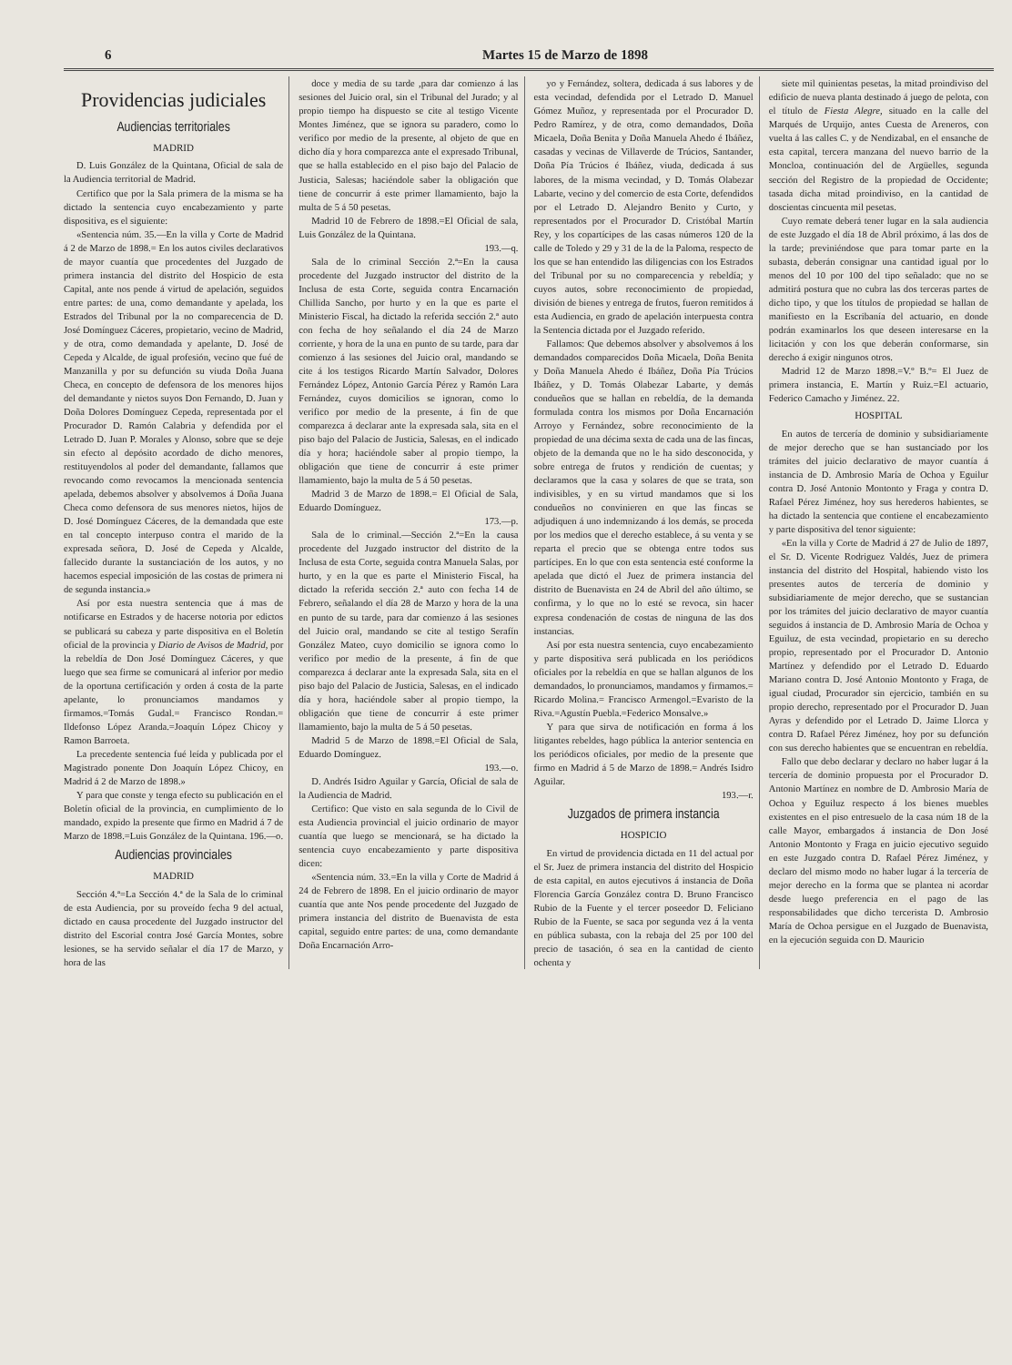6 Martes 15 de Marzo de 1898
Providencias judiciales
Audiencias territoriales
MADRID
D. Luis González de la Quintana, Oficial de sala de la Audiencia territorial de Madrid.
Certifico que por la Sala primera de la misma se ha dictado la sentencia cuyo encabezamiento y parte dispositiva, es el siguiente:
«Sentencia núm. 35.—En la villa y Corte de Madrid á 2 de Marzo de 1898.= En los autos civiles declarativos de mayor cuantía que procedentes del Juzgado de primera instancia del distrito del Hospicio de esta Capital, ante nos pende á virtud de apelación, seguidos entre partes: de una, como demandante y apelada, los Estrados del Tribunal por la no comparecencia de D. José Domínguez Cáceres, propietario, vecino de Madrid, y de otra, como demandada y apelante, D. José de Cepeda y Alcalde, de igual profesión, vecino que fué de Manzanilla y por su defunción su viuda Doña Juana Checa, en concepto de defensora de los menores hijos del demandante y nietos suyos Don Fernando, D. Juan y Doña Dolores Domínguez Cepeda, representada por el Procurador D. Ramón Calabria y defendida por el Letrado D. Juan P. Morales y Alonso, sobre que se deje sin efecto al depósito acordado de dicho menores, restituyendolos al poder del demandante, fallamos que revocando como revocamos la mencionada sentencia apelada, debemos absolver y absolvemos á Doña Juana Checa como defensora de sus menores nietos, hijos de D. José Domínguez Cáceres, de la demandada que este en tal concepto interpuso contra el marido de la expresada señora, D. José de Cepeda y Alcalde, fallecido durante la sustanciación de los autos, y no hacemos especial imposición de las costas de primera ni de segunda instancia.»
Así por esta nuestra sentencia que á mas de notificarse en Estrados y de hacerse notoria por edictos se publicará su cabeza y parte dispositiva en el Boletín oficial de la provincia y Diario de Avisos de Madrid, por la rebeldía de Don José Domínguez Cáceres, y que luego que sea firme se comunicará al inferior por medio de la oportuna certificación y orden á costa de la parte apelante, lo pronunciamos mandamos y firmamos.=Tomás Gudal.= Francisco Rondan.= Ildefonso López Aranda.=Joaquín López Chicoy y Ramon Barroeta.
La precedente sentencia fué leída y publicada por el Magistrado ponente Don Joaquín López Chicoy, en Madrid á 2 de Marzo de 1898.»
Y para que conste y tenga efecto su publicación en el Boletín oficial de la provincia, en cumplimiento de lo mandado, expido la presente que firmo en Madrid á 7 de Marzo de 1898.=Luis González de la Quintana. 196.—o.
Audiencias provinciales
MADRID
Sección 4.ª=La Sección 4.ª de la Sala de lo criminal de esta Audiencia, por su proveído fecha 9 del actual, dictado en causa procedente del Juzgado instructor del distrito del Escorial contra José García Montes, sobre lesiones, se ha servido señalar el día 17 de Marzo, y hora de las
doce y media de su tarde ,para dar comienzo á las sesiones del Juicio oral, sin el Tribunal del Jurado; y al propio tiempo ha dispuesto se cite al testigo Vicente Montes Jiménez, que se ignora su paradero, como lo verifico por medio de la presente, al objeto de que en dicho día y hora comparezca ante el expresado Tribunal, que se halla establecido en el piso bajo del Palacio de Justicia, Salesas; haciéndole saber la obligación que tiene de concurrir á este primer llamamiento, bajo la multa de 5 á 50 pesetas.
Madrid 10 de Febrero de 1898.=El Oficial de sala, Luis González de la Quintana.
193.—q.
Sala de lo criminal Sección 2.ª=En la causa procedente del Juzgado instructor del distrito de la Inclusa de esta Corte, seguida contra Encarnación Chillida Sancho, por hurto y en la que es parte el Ministerio Fiscal, ha dictado la referida sección 2.ª auto con fecha de hoy señalando el día 24 de Marzo corriente, y hora de la una en punto de su tarde, para dar comienzo á las sesiones del Juicio oral, mandando se cite á los testigos Ricardo Martín Salvador, Dolores Fernández López, Antonio García Pérez y Ramón Lara Fernández, cuyos domicilios se ignoran, como lo verifico por medio de la presente, á fin de que comparezca á declarar ante la expresada sala, sita en el piso bajo del Palacio de Justicia, Salesas, en el indicado día y hora; haciéndole saber al propio tiempo, la obligación que tiene de concurrir á este primer llamamiento, bajo la multa de 5 á 50 pesetas.
Madrid 3 de Marzo de 1898.= El Oficial de Sala, Eduardo Domínguez.
173.—p.
Sala de lo criminal.—Sección 2.ª=En la causa procedente del Juzgado instructor del distrito de la Inclusa de esta Corte, seguida contra Manuela Salas, por hurto, y en la que es parte el Ministerio Fiscal, ha dictado la referida sección 2.ª auto con fecha 14 de Febrero, señalando el día 28 de Marzo y hora de la una en punto de su tarde, para dar comienzo á las sesiones del Juicio oral, mandando se cite al testigo Serafín González Mateo, cuyo domicilio se ignora como lo verifico por medio de la presente, á fin de que comparezca á declarar ante la expresada Sala, sita en el piso bajo del Palacio de Justicia, Salesas, en el indicado día y hora, haciéndole saber al propio tiempo, la obligación que tiene de concurrir á este primer llamamiento, bajo la multa de 5 á 50 pesetas.
Madrid 5 de Marzo de 1898.=El Oficial de Sala, Eduardo Domínguez.
193.—o.
D. Andrés Isidro Aguilar y García, Oficial de sala de la Audiencia de Madrid.
Certifico: Que visto en sala segunda de lo Civil de esta Audiencia provincial el juicio ordinario de mayor cuantía que luego se mencionará, se ha dictado la sentencia cuyo encabezamiento y parte dispositiva dicen:
«Sentencia núm. 33.=En la villa y Corte de Madrid á 24 de Febrero de 1898. En el juicio ordinario de mayor cuantía que ante Nos pende procedente del Juzgado de primera instancia del distrito de Buenavista de esta capital, seguido entre partes: de una, como demandante Doña Encarnación Arro-
yo y Fernández, soltera, dedicada á sus labores y de esta vecindad, defendida por el Letrado D. Manuel Gómez Muñoz, y representada por el Procurador D. Pedro Ramírez, y de otra, como demandados, Doña Micaela, Doña Benita y Doña Manuela Ahedo é Ibáñez, casadas y vecinas de Villaverde de Trúcios, Santander, Doña Pía Trúcios é Ibáñez, viuda, dedicada á sus labores, de la misma vecindad, y D. Tomás Olabezar Labarte, vecino y del comercio de esta Corte, defendidos por el Letrado D. Alejandro Benito y Curto, y representados por el Procurador D. Cristóbal Martín Rey, y los copartícipes de las casas números 120 de la calle de Toledo y 29 y 31 de la de la Paloma, respecto de los que se han entendido las diligencias con los Estrados del Tribunal por su no comparecencia y rebeldía; y cuyos autos, sobre reconocimiento de propiedad, división de bienes y entrega de frutos, fueron remitidos á esta Audiencia, en grado de apelación interpuesta contra la Sentencia dictada por el Juzgado referido.
Fallamos: Que debemos absolver y absolvemos á los demandados comparecidos Doña Micaela, Doña Benita y Doña Manuela Ahedo é Ibáñez, Doña Pía Trúcios Ibáñez, y D. Tomás Olabezar Labarte, y demás condueños que se hallan en rebeldía, de la demanda formulada contra los mismos por Doña Encarnación Arroyo y Fernández, sobre reconocimiento de la propiedad de una décima sexta de cada una de las fincas, objeto de la demanda que no le ha sido desconocida, y sobre entrega de frutos y rendición de cuentas; y declaramos que la casa y solares de que se trata, son indivisibles, y en su virtud mandamos que si los condueños no convinieren en que las fincas se adjudiquen á uno indemnizando á los demás, se proceda por los medios que el derecho establece, á su venta y se reparta el precio que se obtenga entre todos sus partícipes. En lo que con esta sentencia esté conforme la apelada que dictó el Juez de primera instancia del distrito de Buenavista en 24 de Abril del año último, se confirma, y lo que no lo esté se revoca, sin hacer expresa condenación de costas de ninguna de las dos instancias.
Así por esta nuestra sentencia, cuyo encabezamiento y parte dispositiva será publicada en los periódicos oficiales por la rebeldía en que se hallan algunos de los demandados, lo pronunciamos, mandamos y firmamos.= Ricardo Molina.= Francisco Armengol.=Evaristo de la Riva.=Agustín Puebla.=Federico Monsalve.»
Y para que sirva de notificación en forma á los litigantes rebeldes, hago pública la anterior sentencia en los periódicos oficiales, por medio de la presente que firmo en Madrid á 5 de Marzo de 1898.= Andrés Isidro Aguilar.
193.—r.
Juzgados de primera instancia
HOSPICIO
En virtud de providencia dictada en 11 del actual por el Sr. Juez de primera instancia del distrito del Hospicio de esta capital, en autos ejecutivos á instancia de Doña Florencia García González contra D. Bruno Francisco Rubio de la Fuente y el tercer poseedor D. Feliciano Rubio de la Fuente, se saca por segunda vez á la venta en pública subasta, con la rebaja del 25 por 100 del precio de tasación, ó sea en la cantidad de ciento ochenta y
siete mil quinientas pesetas, la mitad proindiviso del edificio de nueva planta destinado á juego de pelota, con el título de Fiesta Alegre, situado en la calle del Marqués de Urquijo, antes Cuesta de Areneros, con vuelta á las calles C. y de Nendizabal, en el ensanche de esta capital, tercera manzana del nuevo barrio de la Moncloa, continuación del de Argüelles, segunda sección del Registro de la propiedad de Occidente; tasada dicha mitad proindiviso, en la cantidad de doscientas cincuenta mil pesetas.
Cuyo remate deberá tener lugar en la sala audiencia de este Juzgado el día 18 de Abril próximo, á las dos de la tarde; previniéndose que para tomar parte en la subasta, deberán consignar una cantidad igual por lo menos del 10 por 100 del tipo señalado: que no se admitirá postura que no cubra las dos terceras partes de dicho tipo, y que los títulos de propiedad se hallan de manifiesto en la Escribanía del actuario, en donde podrán examinarlos los que deseen interesarse en la licitación y con los que deberán conformarse, sin derecho á exigir ningunos otros.
Madrid 12 de Marzo 1898.=V.º B.º= El Juez de primera instancia, E. Martín y Ruiz.=El actuario, Federico Camacho y Jiménez. 22.
HOSPITAL
En autos de tercería de dominio y subsidiariamente de mejor derecho que se han sustanciado por los trámites del juicio declarativo de mayor cuantía á instancia de D. Ambrosio María de Ochoa y Eguilur contra D. José Antonio Montonto y Fraga y contra D. Rafael Pérez Jiménez, hoy sus herederos habientes, se ha dictado la sentencia que contiene el encabezamiento y parte dispositiva del tenor siguiente:
«En la villa y Corte de Madrid á 27 de Julio de 1897, el Sr. D. Vicente Rodriguez Valdés, Juez de primera instancia del distrito del Hospital, habiendo visto los presentes autos de tercería de dominio y subsidiariamente de mejor derecho, que se sustancian por los trámites del juicio declarativo de mayor cuantía seguidos á instancia de D. Ambrosio María de Ochoa y Eguiluz, de esta vecindad, propietario en su derecho propio, representado por el Procurador D. Antonio Martínez y defendido por el Letrado D. Eduardo Mariano contra D. José Antonio Montonto y Fraga, de igual ciudad, Procurador sin ejercicio, también en su propio derecho, representado por el Procurador D. Juan Ayras y defendido por el Letrado D. Jaime Llorca y contra D. Rafael Pérez Jiménez, hoy por su defunción con sus derecho habientes que se encuentran en rebeldía.
Fallo que debo declarar y declaro no haber lugar á la tercería de dominio propuesta por el Procurador D. Antonio Martínez en nombre de D. Ambrosio María de Ochoa y Eguiluz respecto á los bienes muebles existentes en el piso entresuelo de la casa núm 18 de la calle Mayor, embargados á instancia de Don José Antonio Montonto y Fraga en juicio ejecutivo seguido en este Juzgado contra D. Rafael Pérez Jiménez, y declaro del mismo modo no haber lugar á la tercería de mejor derecho en la forma que se plantea ni acordar desde luego preferencia en el pago de las responsabilidades que dicho tercerista D. Ambrosio María de Ochoa persigue en el Juzgado de Buenavista, en la ejecución seguida con D. Mauricio